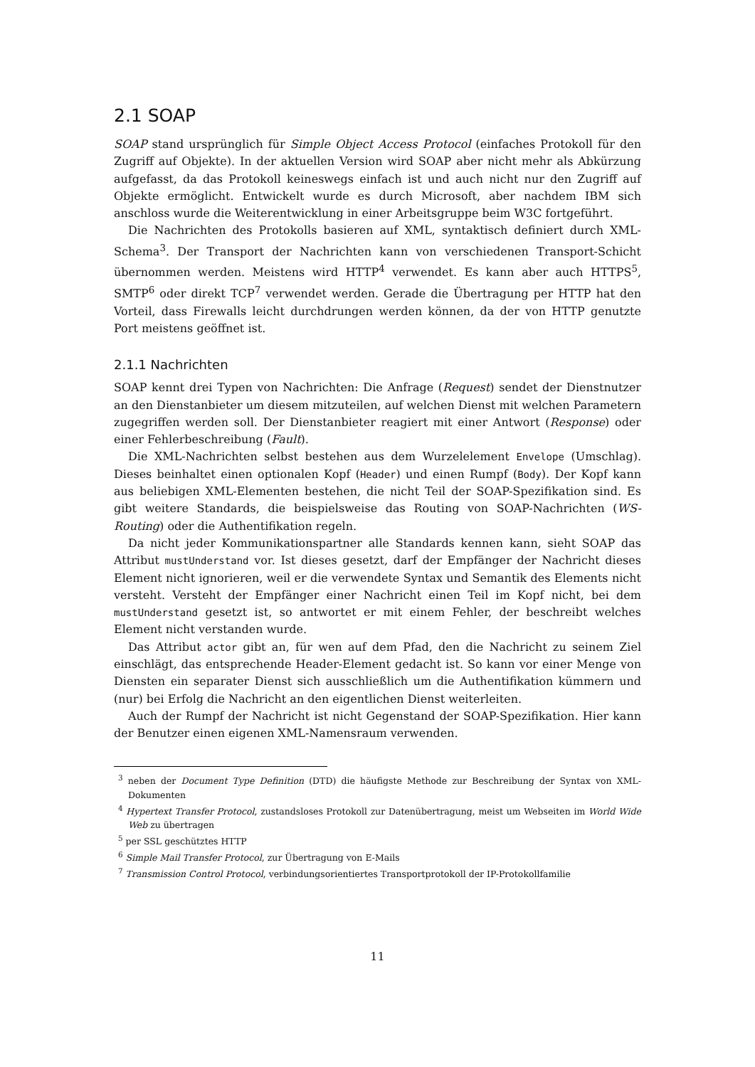2.1 SOAP
SOAP stand ursprünglich für Simple Object Access Protocol (einfaches Protokoll für den Zugriff auf Objekte). In der aktuellen Version wird SOAP aber nicht mehr als Abkürzung aufgefasst, da das Protokoll keineswegs einfach ist und auch nicht nur den Zugriff auf Objekte ermöglicht. Entwickelt wurde es durch Microsoft, aber nachdem IBM sich anschloss wurde die Weiterentwicklung in einer Arbeitsgruppe beim W3C fortgeführt.
Die Nachrichten des Protokolls basieren auf XML, syntaktisch definiert durch XML-Schema<sup>3</sup>. Der Transport der Nachrichten kann von verschiedenen Transport-Schicht übernommen werden. Meistens wird HTTP<sup>4</sup> verwendet. Es kann aber auch HTTPS<sup>5</sup>, SMTP<sup>6</sup> oder direkt TCP<sup>7</sup> verwendet werden. Gerade die Übertragung per HTTP hat den Vorteil, dass Firewalls leicht durchdrungen werden können, da der von HTTP genutzte Port meistens geöffnet ist.
2.1.1 Nachrichten
SOAP kennt drei Typen von Nachrichten: Die Anfrage (Request) sendet der Dienstnutzer an den Dienstanbieter um diesem mitzuteilen, auf welchen Dienst mit welchen Parametern zugegriffen werden soll. Der Dienstanbieter reagiert mit einer Antwort (Response) oder einer Fehlerbeschreibung (Fault).
Die XML-Nachrichten selbst bestehen aus dem Wurzelelement Envelope (Umschlag). Dieses beinhaltet einen optionalen Kopf (Header) und einen Rumpf (Body). Der Kopf kann aus beliebigen XML-Elementen bestehen, die nicht Teil der SOAP-Spezifikation sind. Es gibt weitere Standards, die beispielsweise das Routing von SOAP-Nachrichten (WS-Routing) oder die Authentifikation regeln.
Da nicht jeder Kommunikationspartner alle Standards kennen kann, sieht SOAP das Attribut mustUnderstand vor. Ist dieses gesetzt, darf der Empfänger der Nachricht dieses Element nicht ignorieren, weil er die verwendete Syntax und Semantik des Elements nicht versteht. Versteht der Empfänger einer Nachricht einen Teil im Kopf nicht, bei dem mustUnderstand gesetzt ist, so antwortet er mit einem Fehler, der beschreibt welches Element nicht verstanden wurde.
Das Attribut actor gibt an, für wen auf dem Pfad, den die Nachricht zu seinem Ziel einschlägt, das entsprechende Header-Element gedacht ist. So kann vor einer Menge von Diensten ein separater Dienst sich ausschließlich um die Authentifikation kümmern und (nur) bei Erfolg die Nachricht an den eigentlichen Dienst weiterleiten.
Auch der Rumpf der Nachricht ist nicht Gegenstand der SOAP-Spezifikation. Hier kann der Benutzer einen eigenen XML-Namensraum verwenden.
<sup>3</sup> neben der Document Type Definition (DTD) die häufigste Methode zur Beschreibung der Syntax von XML-Dokumenten
<sup>4</sup> Hypertext Transfer Protocol, zustandsloses Protokoll zur Datenübertragung, meist um Webseiten im World Wide Web zu übertragen
<sup>5</sup> per SSL geschütztes HTTP
<sup>6</sup> Simple Mail Transfer Protocol, zur Übertragung von E-Mails
<sup>7</sup> Transmission Control Protocol, verbindungsorientiertes Transportprotokoll der IP-Protokollfamilie
11